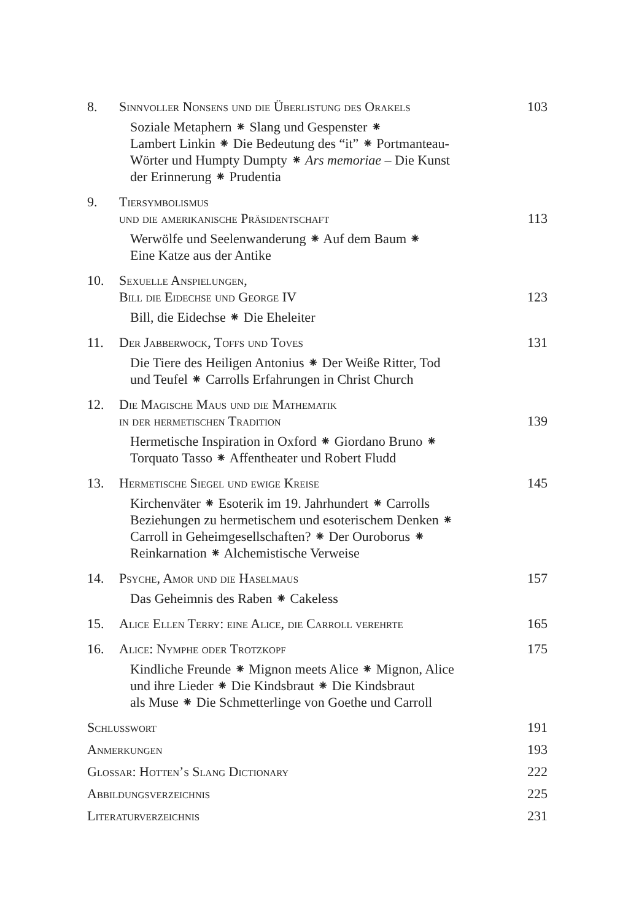8. Sinnvoller Nonsens und die Überlistung des Orakels 103
Soziale Metaphern ⁕ Slang und Gespenster ⁕
Lambert Linkin ⁕ Die Bedeutung des “it” ⁕ Portmanteau-
Wörter und Humpty Dumpty ⁕ Ars memoriae – Die Kunst
der Erinnerung ⁕ Prudentia
9. Tiersymbolismus
und die amerikanische Präsidentschaft 113
Werwölfe und Seelenwanderung ⁕ Auf dem Baum ⁕
Eine Katze aus der Antike
10. Sexuelle Anspielungen,
Bill die Eidechse und George IV 123
Bill, die Eidechse ⁕ Die Eheleiter
11. Der Jabberwock, Toffs und Toves 131
Die Tiere des Heiligen Antonius ⁕ Der Weiße Ritter, Tod
und Teufel ⁕ Carrolls Erfahrungen in Christ Church
12. Die Magische Maus und die Mathematik
in der hermetischen Tradition 139
Hermetische Inspiration in Oxford ⁕ Giordano Bruno ⁕
Torquato Tasso ⁕ Affentheater und Robert Fludd
13. Hermetische Siegel und ewige Kreise 145
Kirchenväter ⁕ Esoterik im 19. Jahrhundert ⁕ Carrolls
Beziehungen zu hermetischem und esoterischem Denken ⁕
Carroll in Geheimgesellschaften? ⁕ Der Ouroborus ⁕
Reinkarnation ⁕ Alchemistische Verweise
14. Psyche, Amor und die Haselmaus 157
Das Geheimnis des Raben ⁕ Cakeless
15. Alice Ellen Terry: eine Alice, die Carroll verehrte 165
16. Alice: Nymphe oder Trotzkopf 175
Kindliche Freunde ⁕ Mignon meets Alice ⁕ Mignon, Alice
und ihre Lieder ⁕ Die Kindsbraut ⁕ Die Kindsbraut
als Muse ⁕ Die Schmetterlinge von Goethe und Carroll
Schlusswort 191
Anmerkungen 193
Glossar: Hotten’s Slang Dictionary 222
Abbildungsverzeichnis 225
Literaturverzeichnis 231